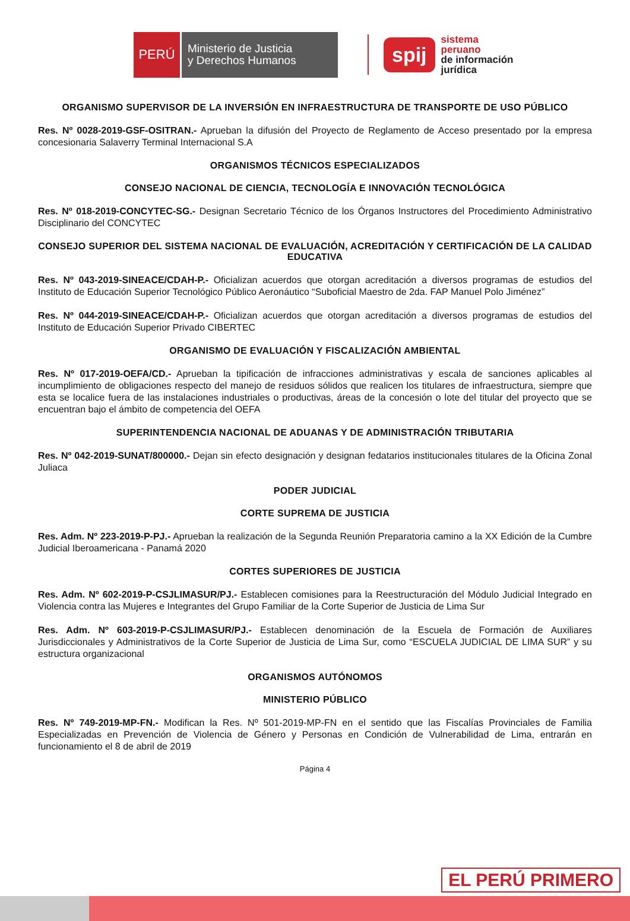PERÚ
Ministerio de Justicia
y Derechos Humanos
spij
sistema
peruano
de información
jurídica
ORGANISMO SUPERVISOR DE LA INVERSIÓN EN INFRAESTRUCTURA DE TRANSPORTE DE USO PÚBLICO
Res. Nº 0028-2019-GSF-OSITRAN.- Aprueban la difusión del Proyecto de Reglamento de Acceso presentado por la empresa concesionaria Salaverry Terminal Internacional S.A
ORGANISMOS TÉCNICOS ESPECIALIZADOS
CONSEJO NACIONAL DE CIENCIA, TECNOLOGÍA E INNOVACIÓN TECNOLÓGICA
Res. Nº 018-2019-CONCYTEC-SG.- Designan Secretario Técnico de los Órganos Instructores del Procedimiento Administrativo Disciplinario del CONCYTEC
CONSEJO SUPERIOR DEL SISTEMA NACIONAL DE EVALUACIÓN, ACREDITACIÓN Y CERTIFICACIÓN DE LA CALIDAD EDUCATIVA
Res. Nº 043-2019-SINEACE/CDAH-P.- Oficializan acuerdos que otorgan acreditación a diversos programas de estudios del Instituto de Educación Superior Tecnológico Público Aeronáutico “Suboficial Maestro de 2da. FAP Manuel Polo Jiménez”
Res. Nº 044-2019-SINEACE/CDAH-P.- Oficializan acuerdos que otorgan acreditación a diversos programas de estudios del Instituto de Educación Superior Privado CIBERTEC
ORGANISMO DE EVALUACIÓN Y FISCALIZACIÓN AMBIENTAL
Res. Nº 017-2019-OEFA/CD.- Aprueban la tipificación de infracciones administrativas y escala de sanciones aplicables al incumplimiento de obligaciones respecto del manejo de residuos sólidos que realicen los titulares de infraestructura, siempre que esta se localice fuera de las instalaciones industriales o productivas, áreas de la concesión o lote del titular del proyecto que se encuentran bajo el ámbito de competencia del OEFA
SUPERINTENDENCIA NACIONAL DE ADUANAS Y DE ADMINISTRACIÓN TRIBUTARIA
Res. Nº 042-2019-SUNAT/800000.- Dejan sin efecto designación y designan fedatarios institucionales titulares de la Oficina Zonal Juliaca
PODER JUDICIAL
CORTE SUPREMA DE JUSTICIA
Res. Adm. Nº 223-2019-P-PJ.- Aprueban la realización de la Segunda Reunión Preparatoria camino a la XX Edición de la Cumbre Judicial Iberoamericana - Panamá 2020
CORTES SUPERIORES DE JUSTICIA
Res. Adm. Nº 602-2019-P-CSJLIMASUR/PJ.- Establecen comisiones para la Reestructuración del Módulo Judicial Integrado en Violencia contra las Mujeres e Integrantes del Grupo Familiar de la Corte Superior de Justicia de Lima Sur
Res. Adm. Nº 603-2019-P-CSJLIMASUR/PJ.- Establecen denominación de la Escuela de Formación de Auxiliares Jurisdiccionales y Administrativos de la Corte Superior de Justicia de Lima Sur, como “ESCUELA JUDICIAL DE LIMA SUR” y su estructura organizacional
ORGANISMOS AUTÓNOMOS
MINISTERIO PÚBLICO
Res. Nº 749-2019-MP-FN.- Modifican la Res. Nº 501-2019-MP-FN en el sentido que las Fiscalías Provinciales de Familia Especializadas en Prevención de Violencia de Género y Personas en Condición de Vulnerabilidad de Lima, entrarán en funcionamiento el 8 de abril de 2019
Página 4
EL PERÚ PRIMERO